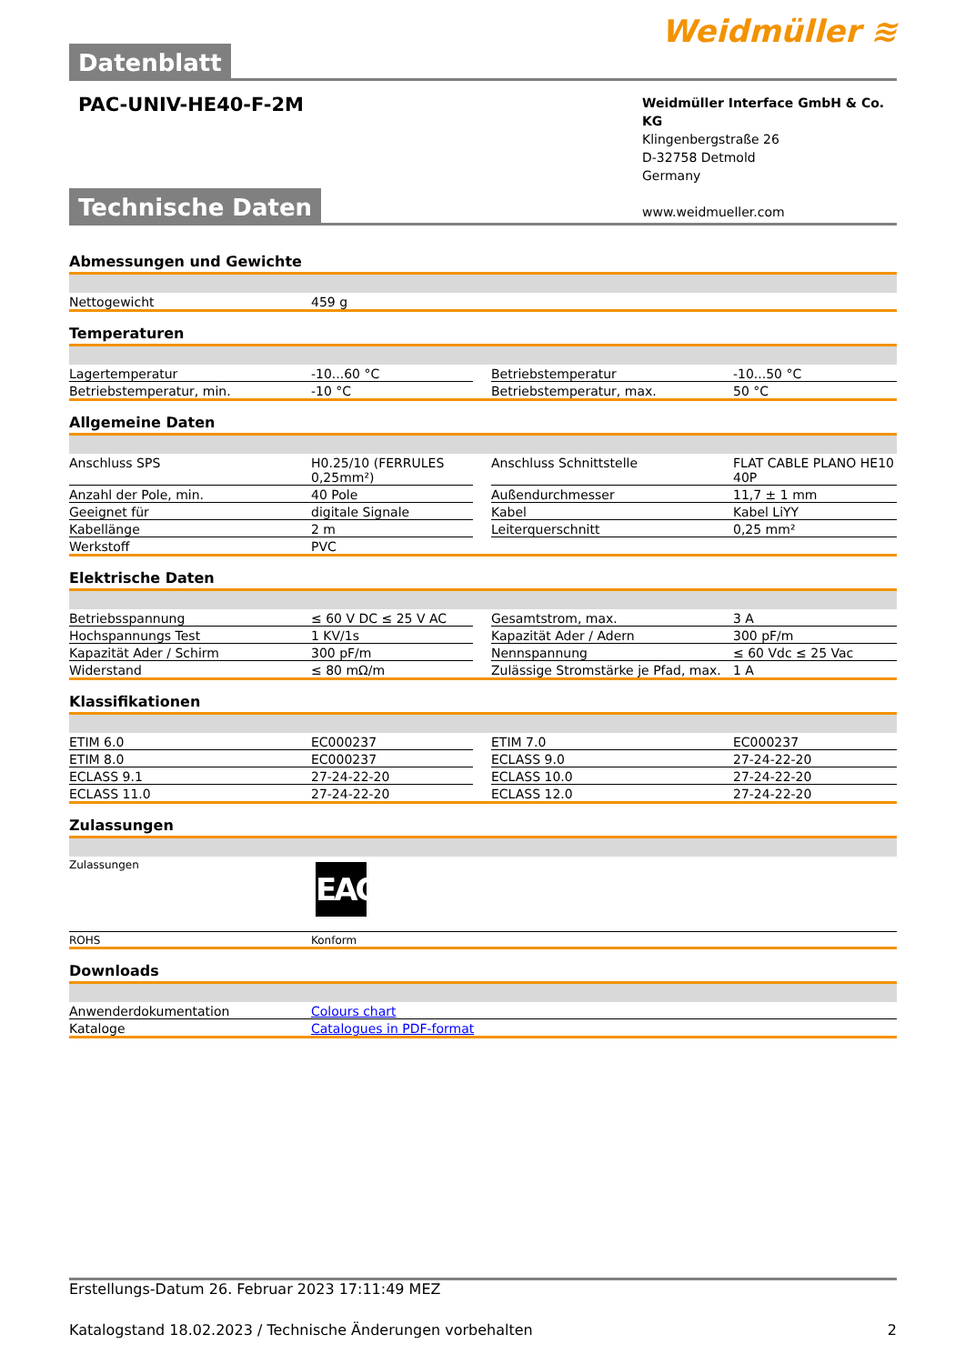Datenblatt
Weidmüller ≋
PAC-UNIV-HE40-F-2M
Weidmüller Interface GmbH & Co. KG
Klingenbergstraße 26
D-32758 Detmold
Germany
www.weidmueller.com
Technische Daten
Abmessungen und Gewichte
| Nettogewicht | 459 g |
Temperaturen
| Lagertemperatur | -10...60 °C | | Betriebstemperatur | -10...50 °C |
| Betriebstemperatur, min. | -10 °C | | Betriebstemperatur, max. | 50 °C |
Allgemeine Daten
| Anschluss SPS | H0.25/10 (FERRULES 0,25mm²) | | Anschluss Schnittstelle | FLAT CABLE PLANO HE10 40P |
| Anzahl der Pole, min. | 40 Pole | | Außendurchmesser | 11,7 ± 1 mm |
| Geeignet für | digitale Signale | | Kabel | Kabel LiYY |
| Kabellänge | 2 m | | Leiterquerschnitt | 0,25 mm² |
| Werkstoff | PVC | | | |
Elektrische Daten
| Betriebsspannung | ≤ 60 V DC ≤ 25 V AC | | Gesamtstrom, max. | 3 A |
| Hochspannungs Test | 1 KV/1s | | Kapazität Ader / Adern | 300 pF/m |
| Kapazität Ader / Schirm | 300 pF/m | | Nennspannung | ≤ 60 Vdc ≤ 25 Vac |
| Widerstand | ≤ 80 mΩ/m | | Zulässige Stromstärke je Pfad, max. | 1 A |
Klassifikationen
| ETIM 6.0 | EC000237 | | ETIM 7.0 | EC000237 |
| ETIM 8.0 | EC000237 | | ECLASS 9.0 | 27-24-22-20 |
| ECLASS 9.1 | 27-24-22-20 | | ECLASS 10.0 | 27-24-22-20 |
| ECLASS 11.0 | 27-24-22-20 | | ECLASS 12.0 | 27-24-22-20 |
Zulassungen
| Zulassungen | EAC |
| ROHS | Konform |
Downloads
| Anwenderdokumentation | Colours chart |
| Kataloge | Catalogues in PDF-format |
Erstellungs-Datum 26. Februar 2023 17:11:49 MEZ
Katalogstand 18.02.2023 / Technische Änderungen vorbehalten 2